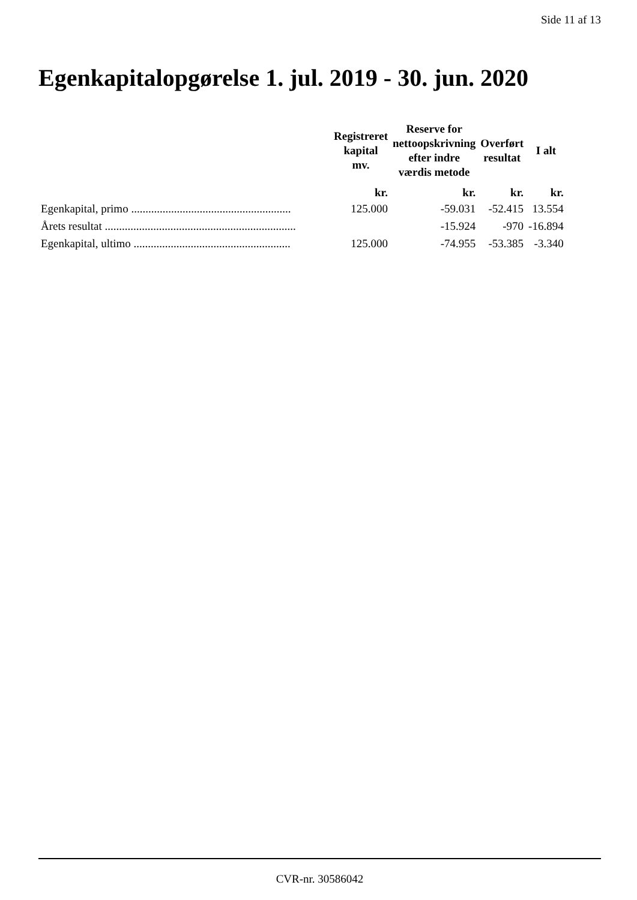Side 11 af 13
Egenkapitalopgørelse 1. jul. 2019 - 30. jun. 2020
| | Registreret kapital mv. | Reserve for nettoopskrivning efter indre værdis metode | Overført resultat | I alt |
| --- | --- | --- | --- | --- |
| | kr. | kr. | kr. | kr. |
| Egenkapital, primo ........................................................ | 125.000 | -59.031 | -52.415 | 13.554 |
| Årets resultat ................................................................... | | -15.924 | -970 | -16.894 |
| Egenkapital, ultimo ....................................................... | 125.000 | -74.955 | -53.385 | -3.340 |
CVR-nr. 30586042